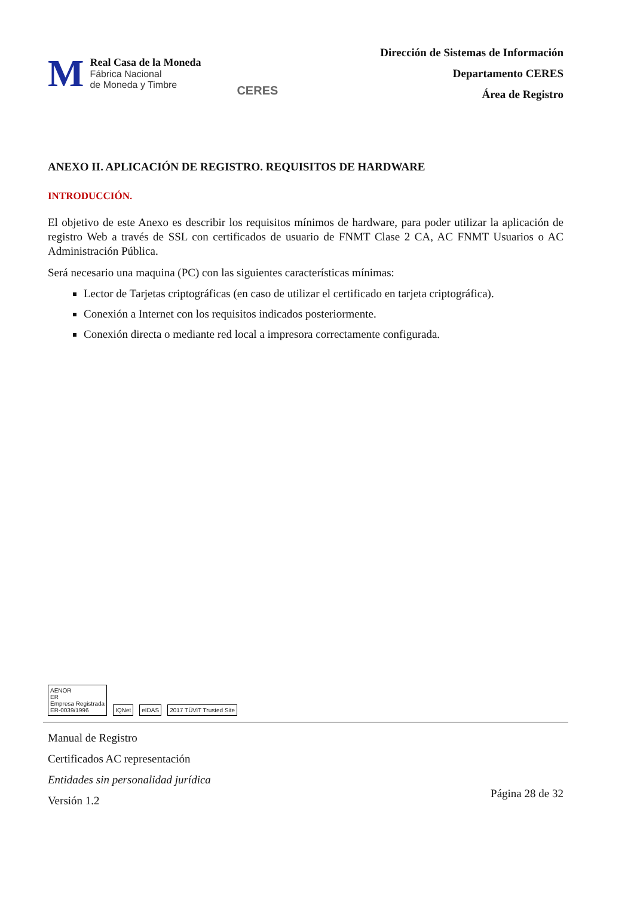M
Real Casa de la Moneda
Fábrica Nacional
de Moneda y Timbre
CERES
Dirección de Sistemas de Información
Departamento CERES
Área de Registro
ANEXO II. APLICACIÓN DE REGISTRO. REQUISITOS DE HARDWARE
INTRODUCCIÓN.
El objetivo de este Anexo es describir los requisitos mínimos de hardware, para poder utilizar la aplicación de registro Web a través de SSL con certificados de usuario de FNMT Clase 2 CA, AC FNMT Usuarios o AC Administración Pública.
Será necesario una maquina (PC) con las siguientes características mínimas:
Lector de Tarjetas criptográficas (en caso de utilizar el certificado en tarjeta criptográfica).
Conexión a Internet con los requisitos indicados posteriormente.
Conexión directa o mediante red local a impresora correctamente configurada.
AENOR
ER
Empresa Registrada
ER-0039/1996
IQNet
eIDAS
2017 TÜViT Trusted Site
Manual de Registro
Certificados AC representación
Entidades sin personalidad jurídica
Versión 1.2
Página 28 de 32